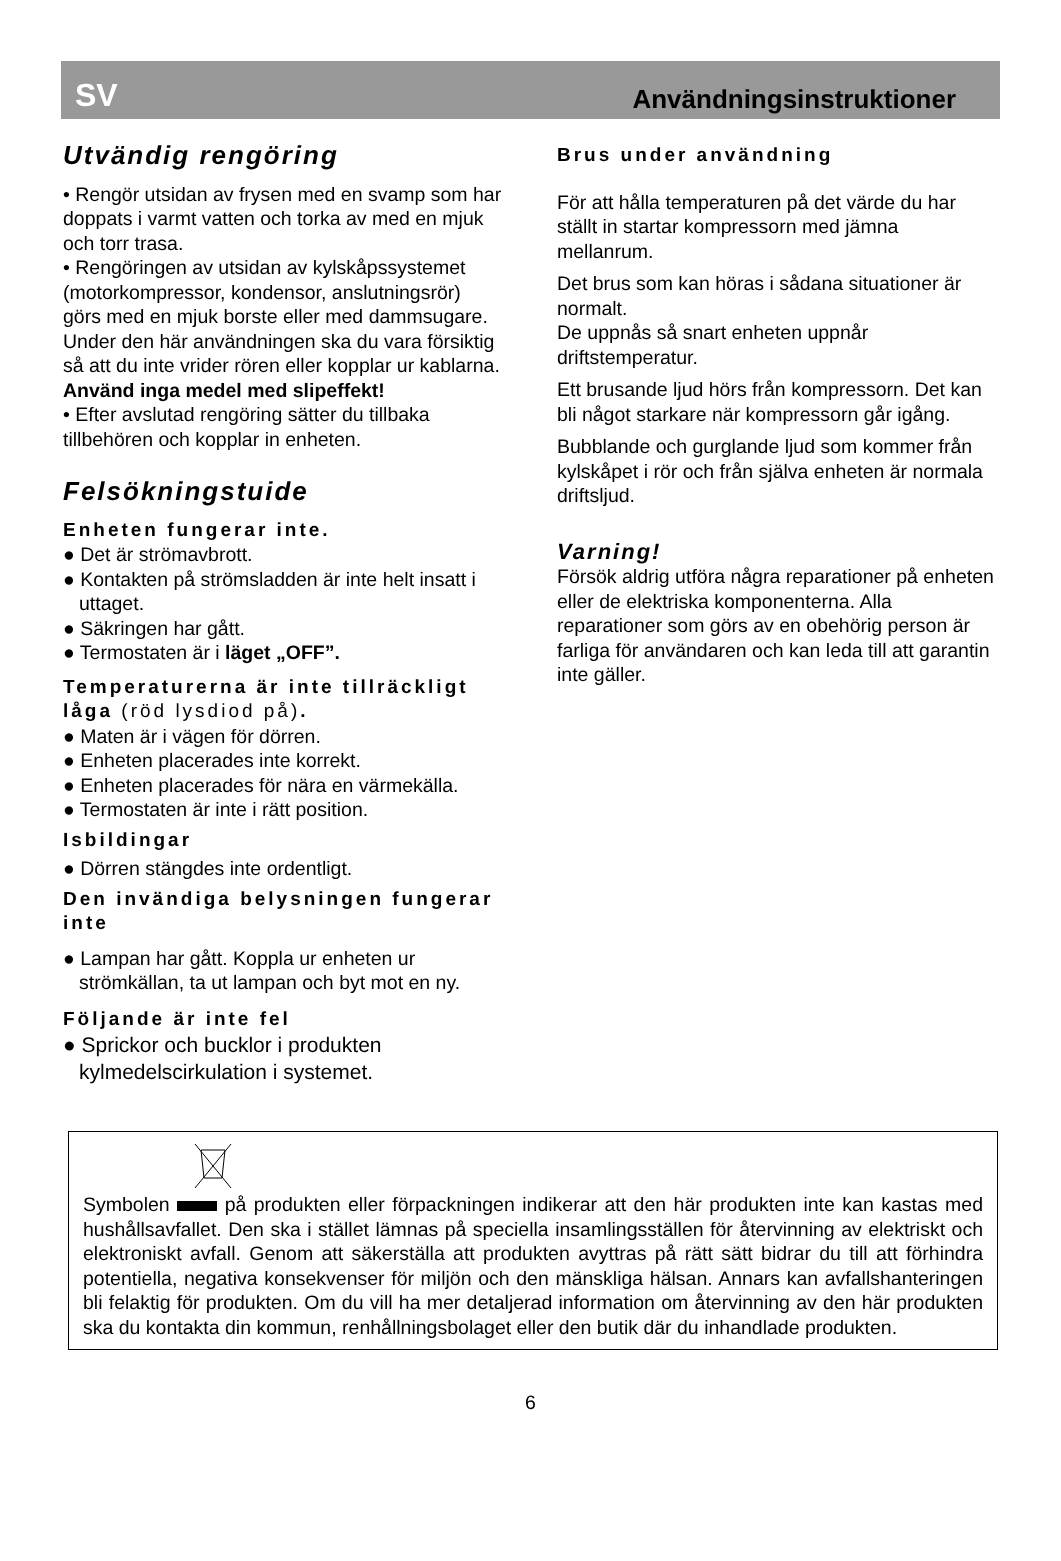SV
Användningsinstruktioner
Utvändig rengöring
• Rengör utsidan av frysen med en svamp som har doppats i varmt vatten och torka av med en mjuk och torr trasa.
• Rengöringen av utsidan av kylskåpssystemet (motorkompressor, kondensor, anslutningsrör) görs med en mjuk borste eller med dammsugare. Under den här användningen ska du vara försiktig så att du inte vrider rören eller kopplar ur kablarna.
Använd inga medel med slipeffekt!
• Efter avslutad rengöring sätter du tillbaka tillbehören och kopplar in enheten.
Felsökningstuide
Enheten fungerar inte.
● Det är strömavbrott.
● Kontakten på strömsladden är inte helt insatt i uttaget.
● Säkringen har gått.
● Termostaten är i läget „OFF”.
Temperaturerna är inte tillräckligt låga (röd lysdiod på).
● Maten är i vägen för dörren.
● Enheten placerades inte korrekt.
● Enheten placerades för nära en värmekälla.
● Termostaten är inte i rätt position.
Isbildingar
● Dörren stängdes inte ordentligt.
Den invändiga belysningen fungerar inte
● Lampan har gått. Koppla ur enheten ur strömkällan, ta ut lampan och byt mot en ny.
Följande är inte fel
● Sprickor och bucklor i produkten kylmedelscirkulation i systemet.
Brus under användning
För att hålla temperaturen på det värde du har ställt in startar kompressorn med jämna mellanrum.
Det brus som kan höras i sådana situationer är normalt.
De uppnås så snart enheten uppnår driftstemperatur.
Ett brusande ljud hörs från kompressorn. Det kan bli något starkare när kompressorn går igång.
Bubblande och gurglande ljud som kommer från kylskåpet i rör och från själva enheten är normala driftsljud.
Varning!
Försök aldrig utföra några reparationer på enheten eller de elektriska komponenterna. Alla reparationer som görs av en obehörig person är farliga för användaren och kan leda till att garantin inte gäller.
Symbolen på produkten eller förpackningen indikerar att den här produkten inte kan kastas med hushållsavfallet. Den ska i stället lämnas på speciella insamlingsställen för återvinning av elektriskt och elektroniskt avfall. Genom att säkerställa att produkten avyttras på rätt sätt bidrar du till att förhindra potentiella, negativa konsekvenser för miljön och den mänskliga hälsan. Annars kan avfallshanteringen bli felaktig för produkten. Om du vill ha mer detaljerad information om återvinning av den här produkten ska du kontakta din kommun, renhållningsbolaget eller den butik där du inhandlade produkten.
6